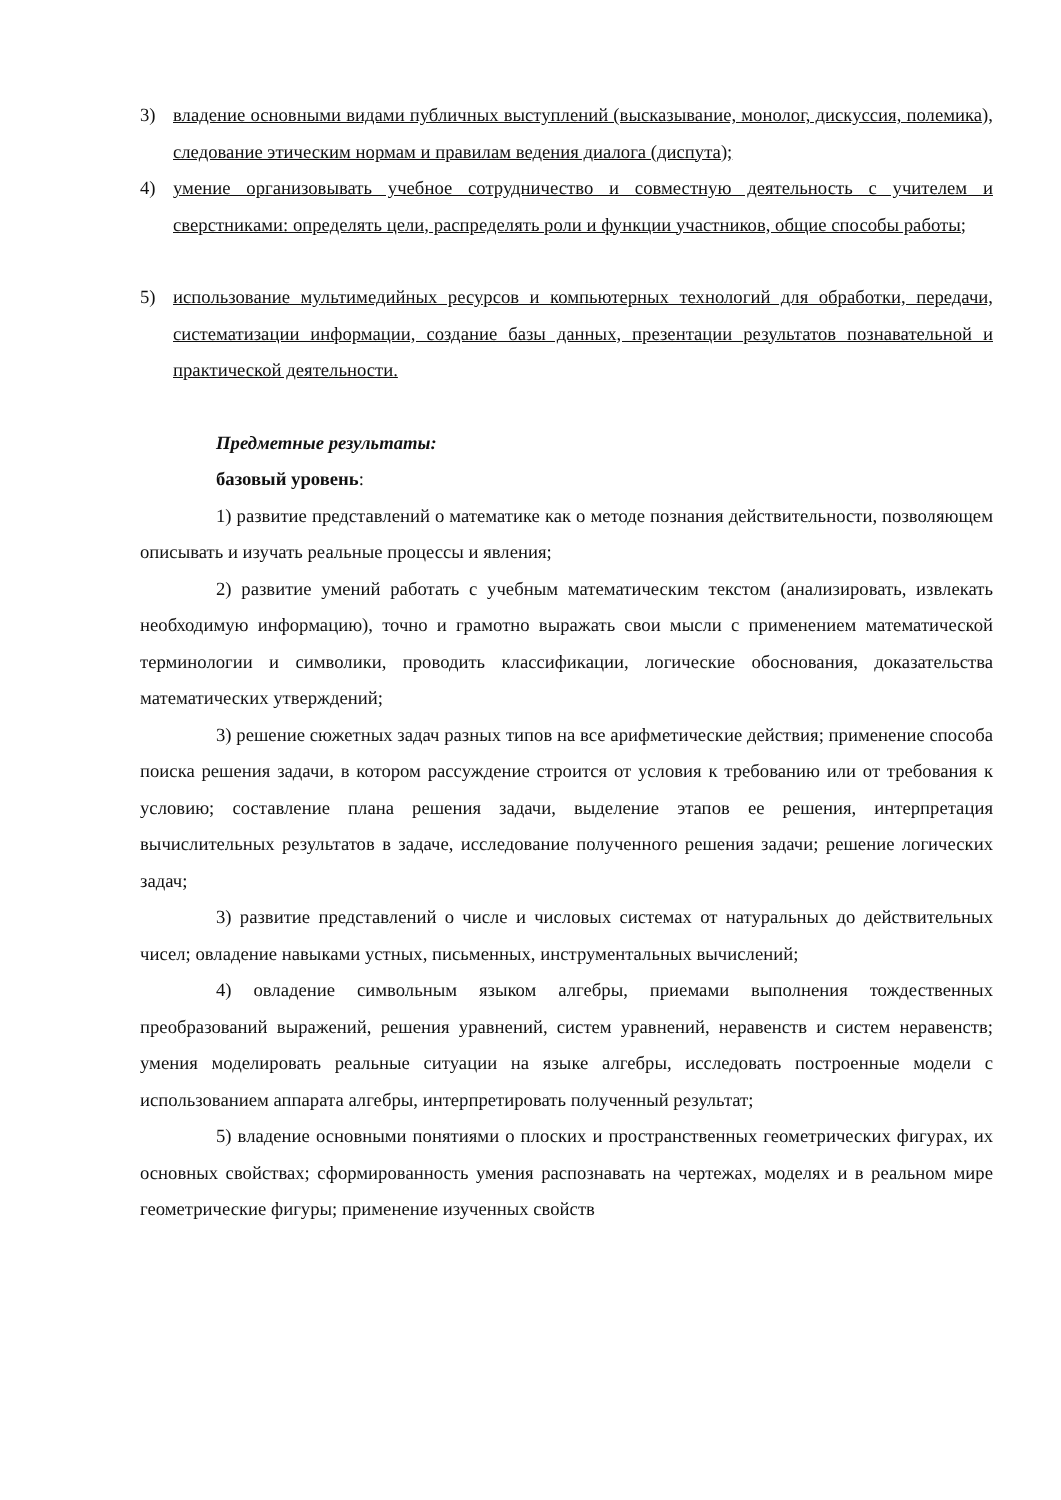3) владение основными видами публичных выступлений (высказывание, монолог, дискуссия, полемика), следование этическим нормам и правилам ведения диалога (диспута);
4) умение организовывать учебное сотрудничество и совместную деятельность с учителем и сверстниками: определять цели, распределять роли и функции участников, общие способы работы;
5) использование мультимедийных ресурсов и компьютерных технологий для обработки, передачи, систематизации информации, создание базы данных, презентации результатов познавательной и практической деятельности.
Предметные результаты:
базовый уровень:
1) развитие представлений о математике как о методе познания действительности, позволяющем описывать и изучать реальные процессы и явления;
2) развитие умений работать с учебным математическим текстом (анализировать, извлекать необходимую информацию), точно и грамотно выражать свои мысли с применением математической терминологии и символики, проводить классификации, логические обоснования, доказательства математических утверждений;
3) решение сюжетных задач разных типов на все арифметические действия; применение способа поиска решения задачи, в котором рассуждение строится от условия к требованию или от требования к условию; составление плана решения задачи, выделение этапов ее решения, интерпретация вычислительных результатов в задаче, исследование полученного решения задачи; решение логических задач;
3) развитие представлений о числе и числовых системах от натуральных до действительных чисел; овладение навыками устных, письменных, инструментальных вычислений;
4) овладение символьным языком алгебры, приемами выполнения тождественных преобразований выражений, решения уравнений, систем уравнений, неравенств и систем неравенств; умения моделировать реальные ситуации на языке алгебры, исследовать построенные модели с использованием аппарата алгебры, интерпретировать полученный результат;
5) владение основными понятиями о плоских и пространственных геометрических фигурах, их основных свойствах; сформированность умения распознавать на чертежах, моделях и в реальном мире геометрические фигуры; применение изученных свойств